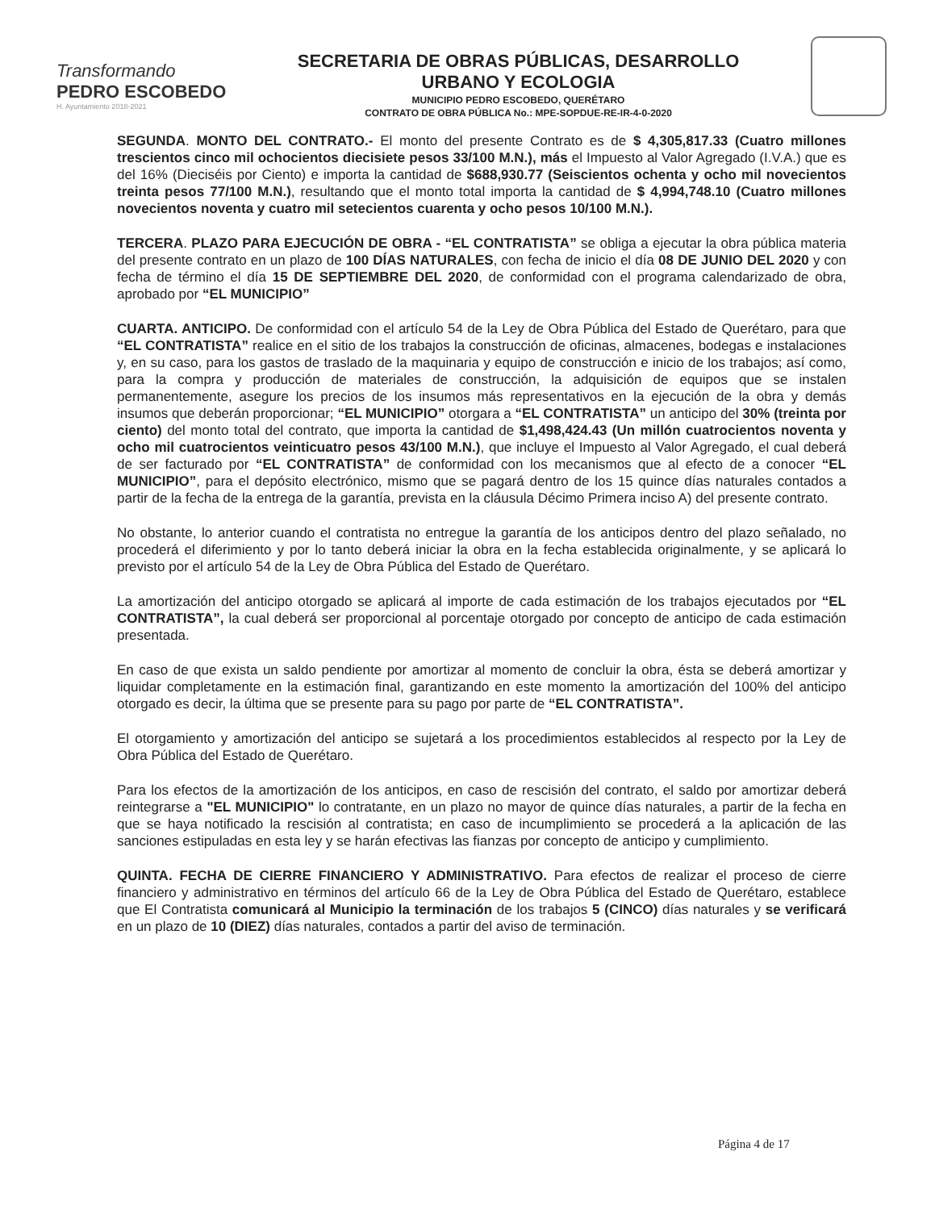Transformando
PEDRO ESCOBEDO
H. Ayuntamiento 2018-2021
SECRETARIA DE OBRAS PÚBLICAS, DESARROLLO
URBANO Y ECOLOGIA
MUNICIPIO PEDRO ESCOBEDO, QUERÉTARO
CONTRATO DE OBRA PÚBLICA No.: MPE-SOPDUE-RE-IR-4-0-2020
SEGUNDA. MONTO DEL CONTRATO.- El monto del presente Contrato es de $ 4,305,817.33 (Cuatro millones trescientos cinco mil ochocientos diecisiete pesos 33/100 M.N.), más el Impuesto al Valor Agregado (I.V.A.) que es del 16% (Dieciséis por Ciento) e importa la cantidad de $688,930.77 (Seiscientos ochenta y ocho mil novecientos treinta pesos 77/100 M.N.), resultando que el monto total importa la cantidad de $ 4,994,748.10 (Cuatro millones novecientos noventa y cuatro mil setecientos cuarenta y ocho pesos 10/100 M.N.).
TERCERA. PLAZO PARA EJECUCIÓN DE OBRA - “EL CONTRATISTA” se obliga a ejecutar la obra pública materia del presente contrato en un plazo de 100 DÍAS NATURALES, con fecha de inicio el día 08 DE JUNIO DEL 2020 y con fecha de término el día 15 DE SEPTIEMBRE DEL 2020, de conformidad con el programa calendarizado de obra, aprobado por “EL MUNICIPIO”
CUARTA. ANTICIPO. De conformidad con el artículo 54 de la Ley de Obra Pública del Estado de Querétaro, para que “EL CONTRATISTA” realice en el sitio de los trabajos la construcción de oficinas, almacenes, bodegas e instalaciones y, en su caso, para los gastos de traslado de la maquinaria y equipo de construcción e inicio de los trabajos; así como, para la compra y producción de materiales de construcción, la adquisición de equipos que se instalen permanentemente, asegure los precios de los insumos más representativos en la ejecución de la obra y demás insumos que deberán proporcionar; “EL MUNICIPIO” otorgara a “EL CONTRATISTA” un anticipo del 30% (treinta por ciento) del monto total del contrato, que importa la cantidad de $1,498,424.43 (Un millón cuatrocientos noventa y ocho mil cuatrocientos veinticuatro pesos 43/100 M.N.), que incluye el Impuesto al Valor Agregado, el cual deberá de ser facturado por “EL CONTRATISTA” de conformidad con los mecanismos que al efecto de a conocer “EL MUNICIPIO”, para el depósito electrónico, mismo que se pagará dentro de los 15 quince días naturales contados a partir de la fecha de la entrega de la garantía, prevista en la cláusula Décimo Primera inciso A) del presente contrato.
No obstante, lo anterior cuando el contratista no entregue la garantía de los anticipos dentro del plazo señalado, no procederá el diferimiento y por lo tanto deberá iniciar la obra en la fecha establecida originalmente, y se aplicará lo previsto por el artículo 54 de la Ley de Obra Pública del Estado de Querétaro.
La amortización del anticipo otorgado se aplicará al importe de cada estimación de los trabajos ejecutados por “EL CONTRATISTA”, la cual deberá ser proporcional al porcentaje otorgado por concepto de anticipo de cada estimación presentada.
En caso de que exista un saldo pendiente por amortizar al momento de concluir la obra, ésta se deberá amortizar y liquidar completamente en la estimación final, garantizando en este momento la amortización del 100% del anticipo otorgado es decir, la última que se presente para su pago por parte de “EL CONTRATISTA”.
El otorgamiento y amortización del anticipo se sujetará a los procedimientos establecidos al respecto por la Ley de Obra Pública del Estado de Querétaro.
Para los efectos de la amortización de los anticipos, en caso de rescisión del contrato, el saldo por amortizar deberá reintegrarse a "EL MUNICIPIO" lo contratante, en un plazo no mayor de quince días naturales, a partir de la fecha en que se haya notificado la rescisión al contratista; en caso de incumplimiento se procederá a la aplicación de las sanciones estipuladas en esta ley y se harán efectivas las fianzas por concepto de anticipo y cumplimiento.
QUINTA. FECHA DE CIERRE FINANCIERO Y ADMINISTRATIVO. Para efectos de realizar el proceso de cierre financiero y administrativo en términos del artículo 66 de la Ley de Obra Pública del Estado de Querétaro, establece que El Contratista comunicará al Municipio la terminación de los trabajos 5 (CINCO) días naturales y se verificará en un plazo de 10 (DIEZ) días naturales, contados a partir del aviso de terminación.
Página 4 de 17